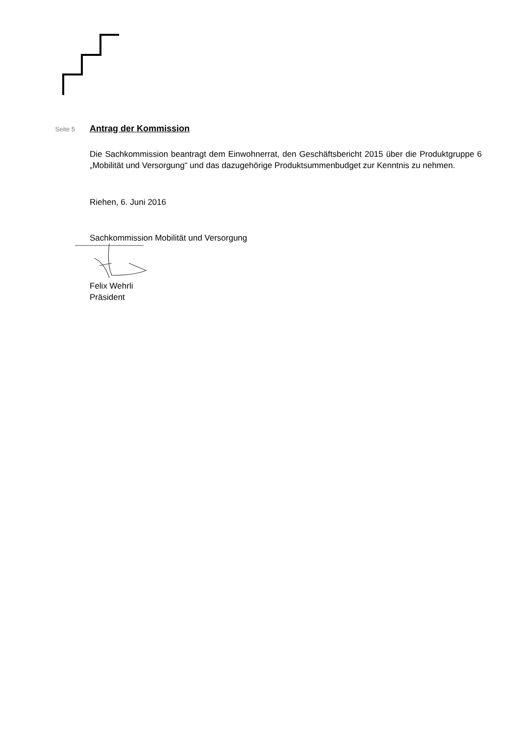Seite 5
Antrag der Kommission
Die Sachkommission beantragt dem Einwohnerrat, den Geschäftsbericht 2015 über die Produktgruppe 6 „Mobilität und Versorgung“ und das dazugehörige Produktsummenbudget zur Kenntnis zu nehmen.
Riehen, 6. Juni 2016
Sachkommission Mobilität und Versorgung
Felix Wehrli
Präsident